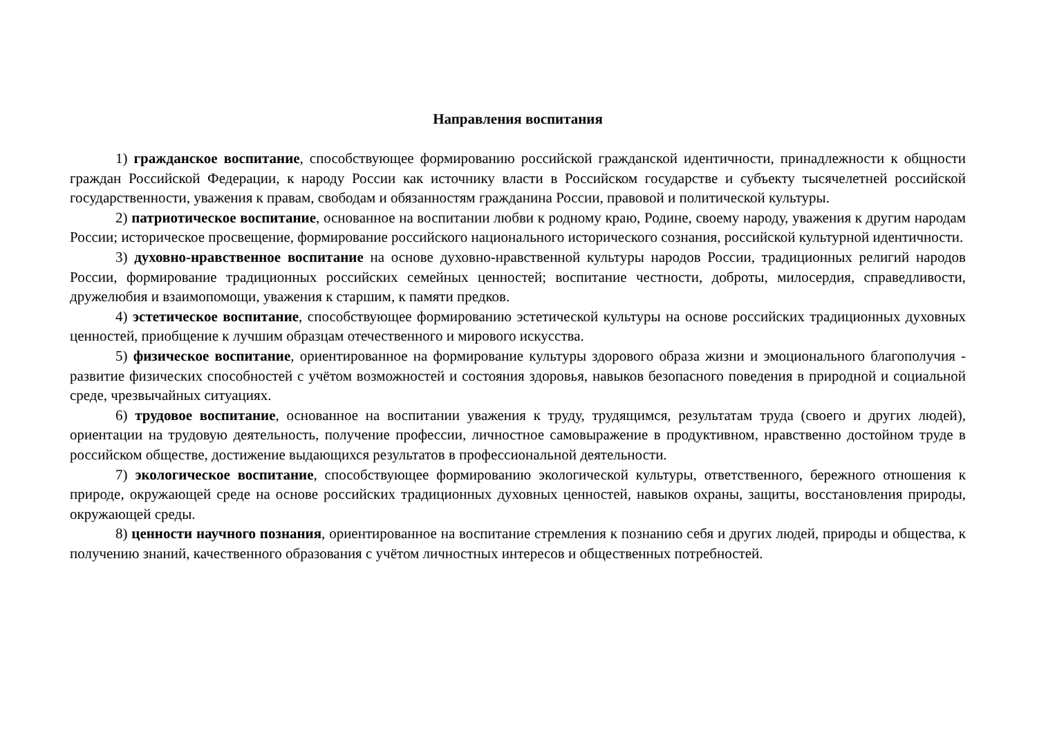Направления воспитания
1) гражданское воспитание, способствующее формированию российской гражданской идентичности, принадлежности к общности граждан Российской Федерации, к народу России как источнику власти в Российском государстве и субъекту тысячелетней российской государственности, уважения к правам, свободам и обязанностям гражданина России, правовой и политической культуры.
2) патриотическое воспитание, основанное на воспитании любви к родному краю, Родине, своему народу, уважения к другим народам России; историческое просвещение, формирование российского национального исторического сознания, российской культурной идентичности.
3) духовно-нравственное воспитание на основе духовно-нравственной культуры народов России, традиционных религий народов России, формирование традиционных российских семейных ценностей; воспитание честности, доброты, милосердия, справедливости, дружелюбия и взаимопомощи, уважения к старшим, к памяти предков.
4) эстетическое воспитание, способствующее формированию эстетической культуры на основе российских традиционных духовных ценностей, приобщение к лучшим образцам отечественного и мирового искусства.
5) физическое воспитание, ориентированное на формирование культуры здорового образа жизни и эмоционального благополучия - развитие физических способностей с учётом возможностей и состояния здоровья, навыков безопасного поведения в природной и социальной среде, чрезвычайных ситуациях.
6) трудовое воспитание, основанное на воспитании уважения к труду, трудящимся, результатам труда (своего и других людей), ориентации на трудовую деятельность, получение профессии, личностное самовыражение в продуктивном, нравственно достойном труде в российском обществе, достижение выдающихся результатов в профессиональной деятельности.
7) экологическое воспитание, способствующее формированию экологической культуры, ответственного, бережного отношения к природе, окружающей среде на основе российских традиционных духовных ценностей, навыков охраны, защиты, восстановления природы, окружающей среды.
8) ценности научного познания, ориентированное на воспитание стремления к познанию себя и других людей, природы и общества, к получению знаний, качественного образования с учётом личностных интересов и общественных потребностей.